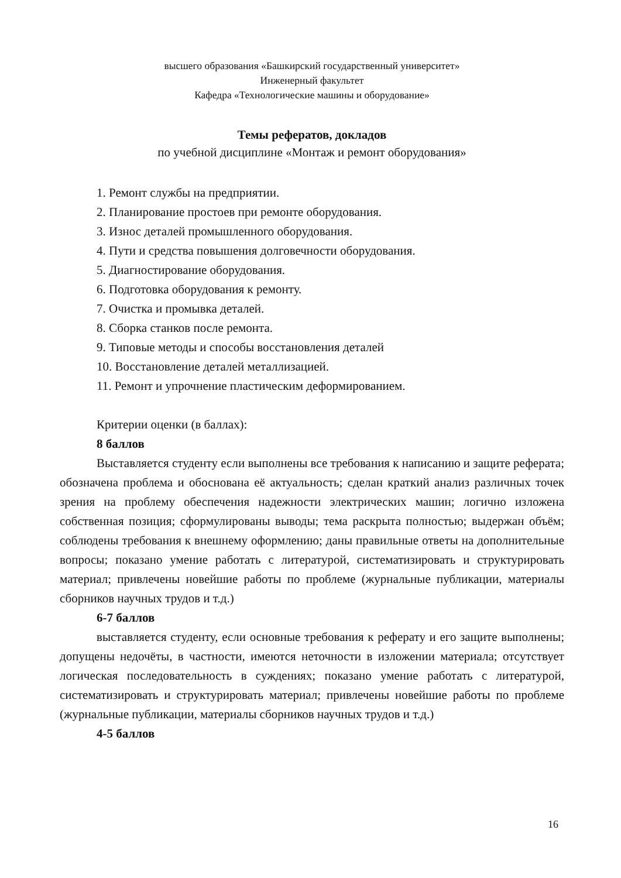высшего образования «Башкирский государственный университет»
Инженерный факультет
Кафедра «Технологические машины и оборудование»
Темы рефератов, докладов
по учебной дисциплине «Монтаж и ремонт оборудования»
1. Ремонт службы на предприятии.
2. Планирование простоев при ремонте оборудования.
3. Износ деталей промышленного оборудования.
4. Пути и средства повышения долговечности оборудования.
5. Диагностирование оборудования.
6. Подготовка оборудования к ремонту.
7. Очистка и промывка деталей.
8. Сборка станков после ремонта.
9. Типовые методы и способы восстановления деталей
10. Восстановление деталей металлизацией.
11. Ремонт и упрочнение пластическим деформированием.
Критерии оценки (в баллах):
8 баллов
Выставляется студенту если выполнены все требования к написанию и защите реферата; обозначена проблема и обоснована её актуальность; сделан краткий анализ различных точек зрения на проблему обеспечения надежности электрических машин; логично изложена собственная позиция; сформулированы выводы; тема раскрыта полностью; выдержан объём; соблюдены требования к внешнему оформлению; даны правильные ответы на дополнительные вопросы; показано умение работать с литературой, систематизировать и структурировать материал; привлечены новейшие работы по проблеме (журнальные публикации, материалы сборников научных трудов и т.д.)
6-7 баллов
выставляется студенту, если основные требования к реферату и его защите выполнены; допущены недочёты, в частности, имеются неточности в изложении материала; отсутствует логическая последовательность в суждениях; показано умение работать с литературой, систематизировать и структурировать материал; привлечены новейшие работы по проблеме (журнальные публикации, материалы сборников научных трудов и т.д.)
4-5 баллов
16